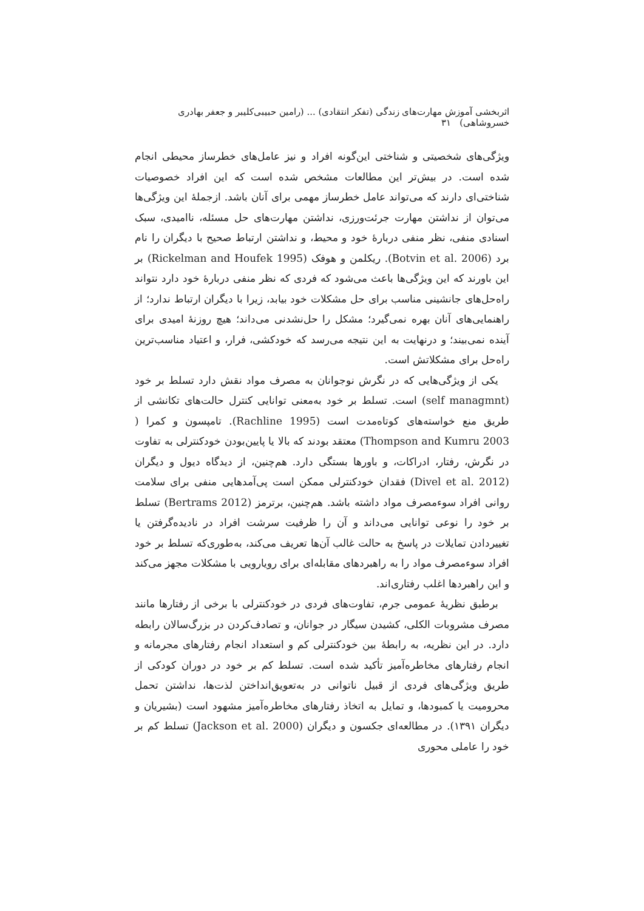اثربخشی آموزش مهارت‌های زندگی (تفکر انتقادی) ... (رامین حبیبی‌کلیبر و جعفر بهادری خسروشاهی) ۳۱
ویژگی‌های شخصیتی و شناختی این‌گونه افراد و نیز عامل‌های خطرساز محیطی انجام شده است. در بیش‌تر این مطالعات مشخص شده است که این افراد خصوصیات شناختی‌ای دارند که می‌تواند عامل خطرساز مهمی برای آنان باشد. ازجملهٔ این ویژگی‌ها می‌توان از نداشتن مهارت جرئت‌ورزی، نداشتن مهارت‌های حل مسئله، ناامیدی، سبک اسنادی منفی، نظر منفی دربارهٔ خود و محیط، و نداشتن ارتباط صحیح با دیگران را نام برد (Botvin et al. 2006). ریکلمن و هوفک (Rickelman and Houfek 1995) بر این باورند که این ویژگی‌ها باعث می‌شود که فردی که نظر منفی دربارهٔ خود دارد نتواند راه‌حل‌های جانشینی مناسب برای حل مشکلات خود بیابد، زیرا با دیگران ارتباط ندارد؛ از راهنمایی‌های آنان بهره نمی‌گیرد؛ مشکل را حل‌نشدنی می‌داند؛ هیچ روزنهٔ امیدی برای آینده نمی‌بیند؛ و درنهایت به این نتیجه می‌رسد که خودکشی، فرار، و اعتیاد مناسب‌ترین راه‌حل برای مشکلاتش است.
یکی از ویژگی‌هایی که در نگرش نوجوانان به مصرف مواد نقش دارد تسلط بر خود (self managmnt) است. تسلط بر خود به‌معنی توانایی کنترل حالت‌های تکانشی از طریق منع خواسته‌های کوتاه‌مدت است (Rachline 1995). تامپسون و کمرا ( Thompson and Kumru 2003) معتقد بودند که بالا یا پایین‌بودن خودکنترلی به تفاوت در نگرش، رفتار، ادراکات، و باورها بستگی دارد. هم‌چنین، از دیدگاه دیول و دیگران (Divel et al. 2012) فقدان خودکنترلی ممکن است پی‌آمدهایی منفی برای سلامت روانی افراد سوءمصرف مواد داشته باشد. هم‌چنین، برترمز (Bertrams 2012) تسلط بر خود را نوعی توانایی می‌داند و آن را ظرفیت سرشت افراد در نادیده‌گرفتن یا تغییردادن تمایلات در پاسخ به حالت غالب آن‌ها تعریف می‌کند، به‌طوری‌که تسلط بر خود افراد سوءمصرف مواد را به راهبردهای مقابله‌ای برای رویارویی با مشکلات مجهز می‌کند و این راهبردها اغلب رفتاری‌اند.
برطبق نظریهٔ عمومی جرم، تفاوت‌های فردی در خودکنترلی با برخی از رفتارها مانند مصرف مشروبات الکلی، کشیدن سیگار در جوانان، و تصادف‌کردن در بزرگ‌سالان رابطه دارد. در این نظریه، به رابطهٔ بین خودکنترلی کم و استعداد انجام رفتارهای مجرمانه و انجام رفتارهای مخاطره‌آمیز تأکید شده است. تسلط کم بر خود در دوران کودکی از طریق ویژگی‌های فردی از قبیل ناتوانی در به‌تعویق‌انداختن لذت‌ها، نداشتن تحمل محرومیت یا کمبودها، و تمایل به اتخاذ رفتارهای مخاطره‌آمیز مشهود است (بشیریان و دیگران ۱۳۹۱). در مطالعه‌ای جکسون و دیگران (Jackson et al. 2000) تسلط کم بر خود را عاملی محوری